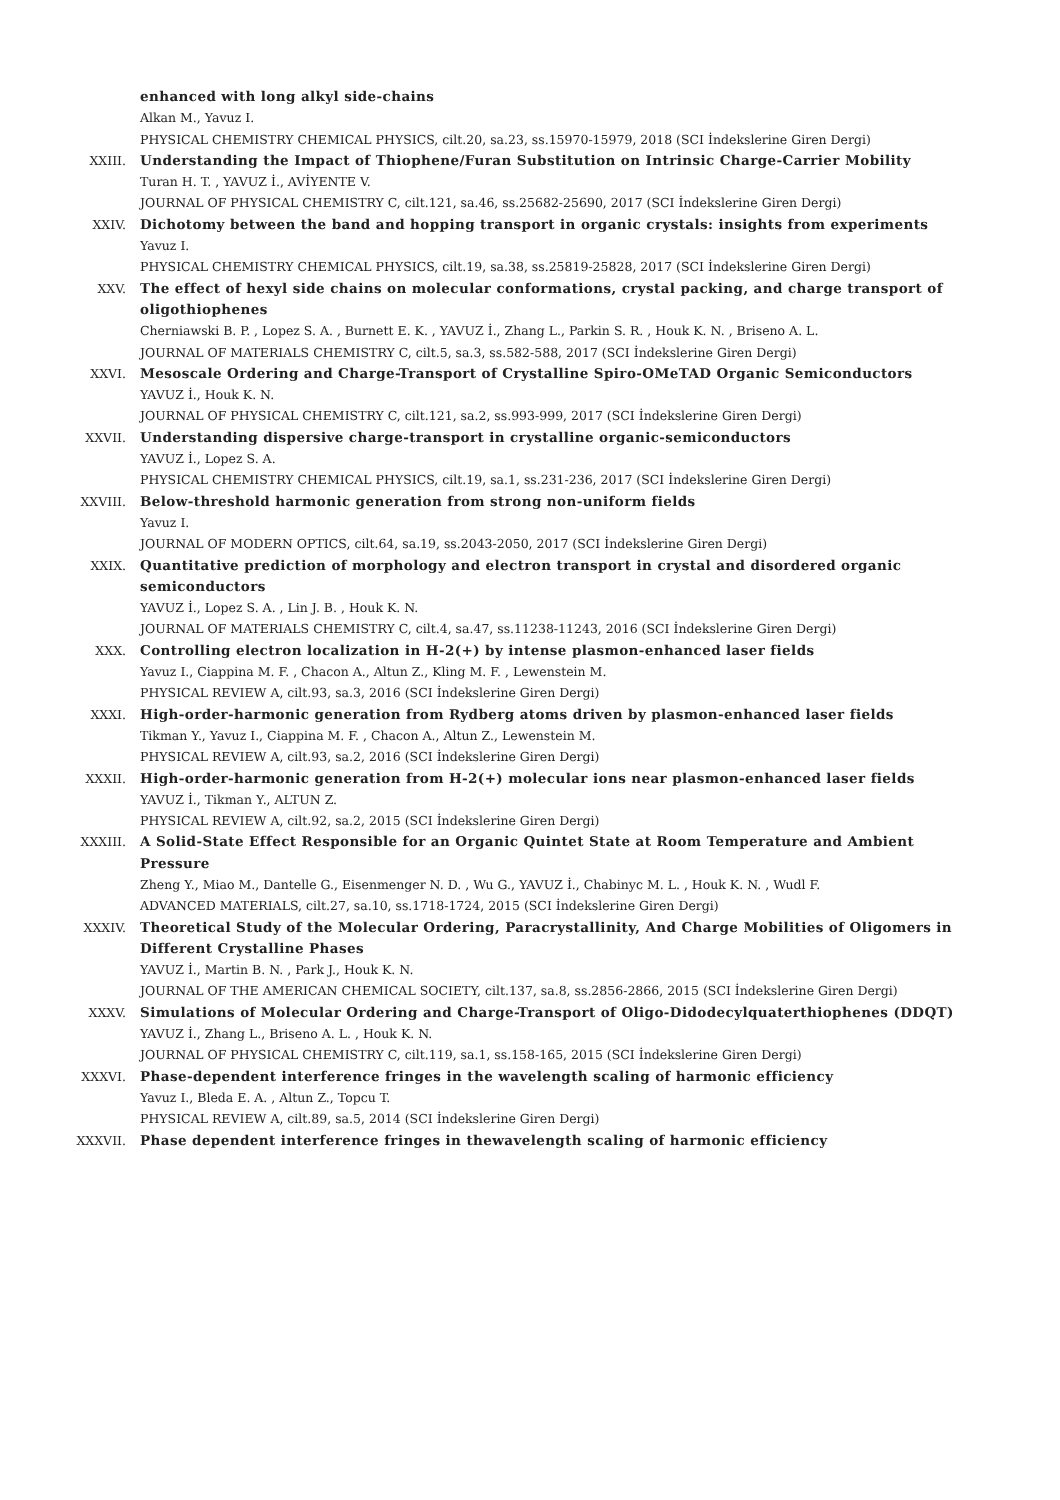enhanced with long alkyl side-chains
Alkan M., Yavuz I.
PHYSICAL CHEMISTRY CHEMICAL PHYSICS, cilt.20, sa.23, ss.15970-15979, 2018 (SCI İndekslerine Giren Dergi)
XXIII. Understanding the Impact of Thiophene/Furan Substitution on Intrinsic Charge-Carrier Mobility
Turan H. T. , YAVUZ İ., AVİYENTE V.
JOURNAL OF PHYSICAL CHEMISTRY C, cilt.121, sa.46, ss.25682-25690, 2017 (SCI İndekslerine Giren Dergi)
XXIV. Dichotomy between the band and hopping transport in organic crystals: insights from experiments
Yavuz I.
PHYSICAL CHEMISTRY CHEMICAL PHYSICS, cilt.19, sa.38, ss.25819-25828, 2017 (SCI İndekslerine Giren Dergi)
XXV. The effect of hexyl side chains on molecular conformations, crystal packing, and charge transport of oligothiophenes
Cherniawski B. P. , Lopez S. A. , Burnett E. K. , YAVUZ İ., Zhang L., Parkin S. R. , Houk K. N. , Briseno A. L.
JOURNAL OF MATERIALS CHEMISTRY C, cilt.5, sa.3, ss.582-588, 2017 (SCI İndekslerine Giren Dergi)
XXVI. Mesoscale Ordering and Charge-Transport of Crystalline Spiro-OMeTAD Organic Semiconductors
YAVUZ İ., Houk K. N.
JOURNAL OF PHYSICAL CHEMISTRY C, cilt.121, sa.2, ss.993-999, 2017 (SCI İndekslerine Giren Dergi)
XXVII. Understanding dispersive charge-transport in crystalline organic-semiconductors
YAVUZ İ., Lopez S. A.
PHYSICAL CHEMISTRY CHEMICAL PHYSICS, cilt.19, sa.1, ss.231-236, 2017 (SCI İndekslerine Giren Dergi)
XXVIII. Below-threshold harmonic generation from strong non-uniform fields
Yavuz I.
JOURNAL OF MODERN OPTICS, cilt.64, sa.19, ss.2043-2050, 2017 (SCI İndekslerine Giren Dergi)
XXIX. Quantitative prediction of morphology and electron transport in crystal and disordered organic semiconductors
YAVUZ İ., Lopez S. A. , Lin J. B. , Houk K. N.
JOURNAL OF MATERIALS CHEMISTRY C, cilt.4, sa.47, ss.11238-11243, 2016 (SCI İndekslerine Giren Dergi)
XXX. Controlling electron localization in H-2(+) by intense plasmon-enhanced laser fields
Yavuz I., Ciappina M. F. , Chacon A., Altun Z., Kling M. F. , Lewenstein M.
PHYSICAL REVIEW A, cilt.93, sa.3, 2016 (SCI İndekslerine Giren Dergi)
XXXI. High-order-harmonic generation from Rydberg atoms driven by plasmon-enhanced laser fields
Tikman Y., Yavuz I., Ciappina M. F. , Chacon A., Altun Z., Lewenstein M.
PHYSICAL REVIEW A, cilt.93, sa.2, 2016 (SCI İndekslerine Giren Dergi)
XXXII. High-order-harmonic generation from H-2(+) molecular ions near plasmon-enhanced laser fields
YAVUZ İ., Tikman Y., ALTUN Z.
PHYSICAL REVIEW A, cilt.92, sa.2, 2015 (SCI İndekslerine Giren Dergi)
XXXIII. A Solid-State Effect Responsible for an Organic Quintet State at Room Temperature and Ambient Pressure
Zheng Y., Miao M., Dantelle G., Eisenmenger N. D. , Wu G., YAVUZ İ., Chabinyc M. L. , Houk K. N. , Wudl F.
ADVANCED MATERIALS, cilt.27, sa.10, ss.1718-1724, 2015 (SCI İndekslerine Giren Dergi)
XXXIV. Theoretical Study of the Molecular Ordering, Paracrystallinity, And Charge Mobilities of Oligomers in Different Crystalline Phases
YAVUZ İ., Martin B. N. , Park J., Houk K. N.
JOURNAL OF THE AMERICAN CHEMICAL SOCIETY, cilt.137, sa.8, ss.2856-2866, 2015 (SCI İndekslerine Giren Dergi)
XXXV. Simulations of Molecular Ordering and Charge-Transport of Oligo-Didodecylquaterthiophenes (DDQT)
YAVUZ İ., Zhang L., Briseno A. L. , Houk K. N.
JOURNAL OF PHYSICAL CHEMISTRY C, cilt.119, sa.1, ss.158-165, 2015 (SCI İndekslerine Giren Dergi)
XXXVI. Phase-dependent interference fringes in the wavelength scaling of harmonic efficiency
Yavuz I., Bleda E. A. , Altun Z., Topcu T.
PHYSICAL REVIEW A, cilt.89, sa.5, 2014 (SCI İndekslerine Giren Dergi)
XXXVII. Phase dependent interference fringes in thewavelength scaling of harmonic efficiency